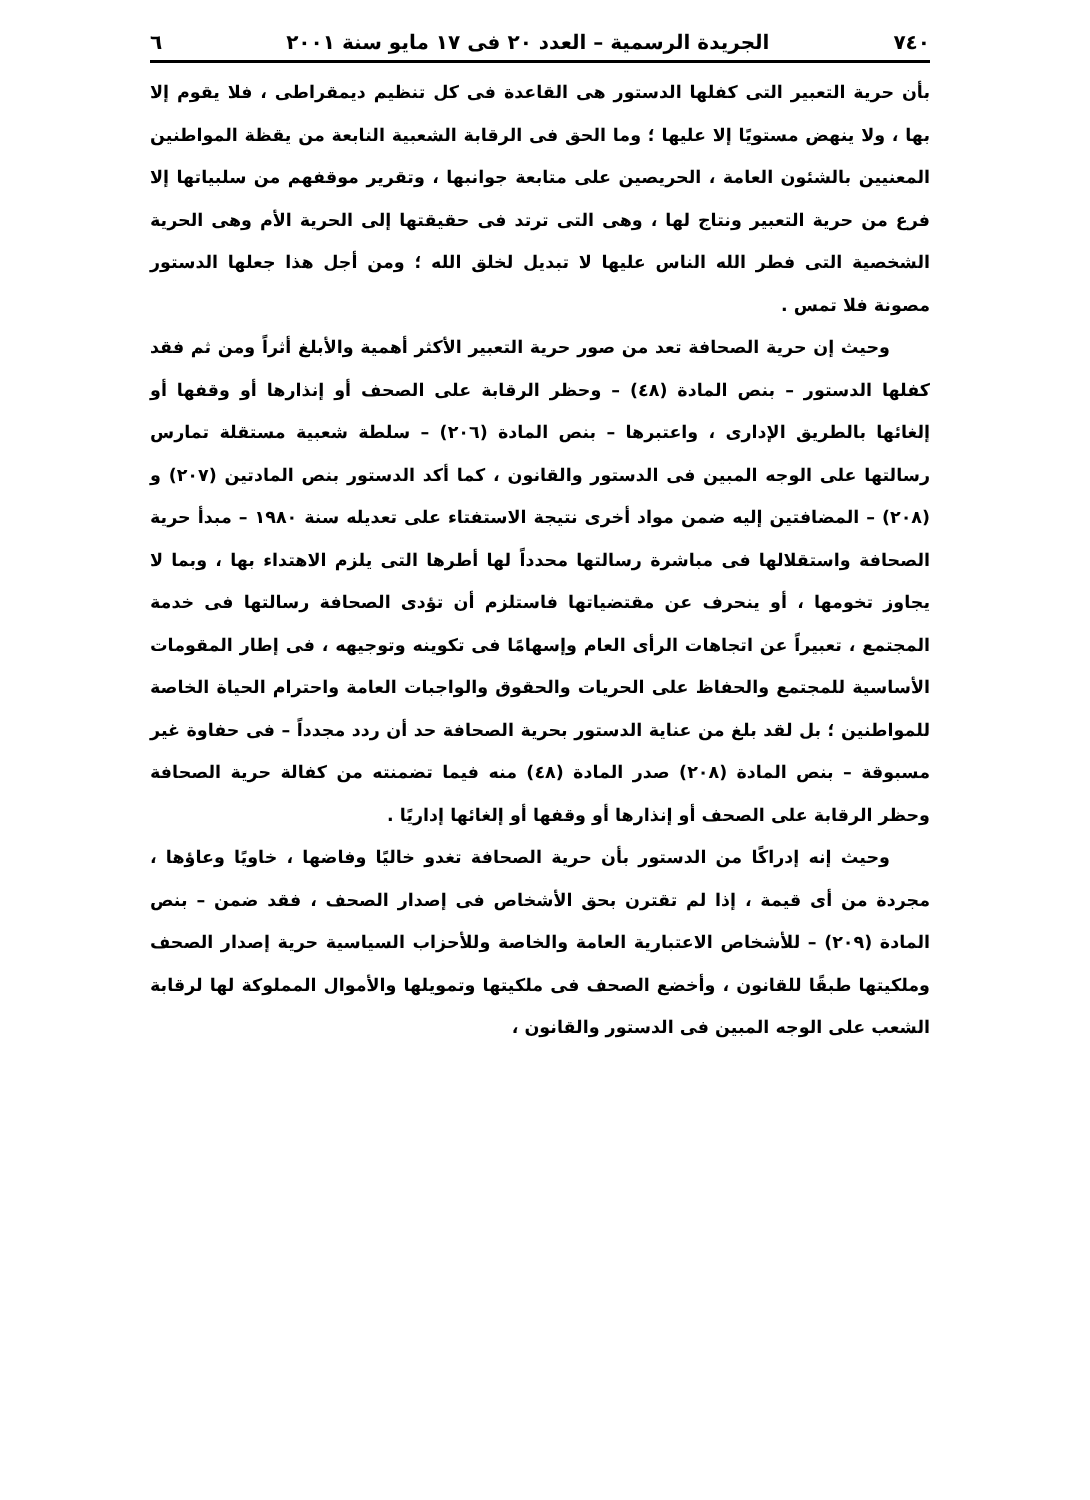٧٤٠ الجريدة الرسمية – العدد ٢٠ فى ١٧ مايو سنة ٢٠٠١ ٦
بأن حرية التعبير التى كفلها الدستور هى القاعدة فى كل تنظيم ديمقراطى ، فلا يقوم إلا بها ، ولا ينهض مستويًا إلا عليها ؛ وما الحق فى الرقابة الشعبية النابعة من يقظة المواطنين المعنيين بالشئون العامة ، الحريصين على متابعة جوانبها ، وتقرير موقفهم من سلبياتها إلا فرع من حرية التعبير ونتاج لها ، وهى التى ترتد فى حقيقتها إلى الحرية الأم وهى الحرية الشخصية التى فطر الله الناس عليها لا تبديل لخلق الله ؛ ومن أجل هذا جعلها الدستور مصونة فلا تمس .
وحيث إن حرية الصحافة تعد من صور حرية التعبير الأكثر أهمية والأبلغ أثراً ومن ثم فقد كفلها الدستور – بنص المادة (٤٨) – وحظر الرقابة على الصحف أو إنذارها أو وقفها أو إلغائها بالطريق الإدارى ، واعتبرها – بنص المادة (٢٠٦) – سلطة شعبية مستقلة تمارس رسالتها على الوجه المبين فى الدستور والقانون ، كما أكد الدستور بنص المادتين (٢٠٧) و (٢٠٨) – المضافتين إليه ضمن مواد أخرى نتيجة الاستفتاء على تعديله سنة ١٩٨٠ – مبدأ حرية الصحافة واستقلالها فى مباشرة رسالتها محدداً لها أطرها التى يلزم الاهتداء بها ، وبما لا يجاوز تخومها ، أو ينحرف عن مقتضياتها فاستلزم أن تؤدى الصحافة رسالتها فى خدمة المجتمع ، تعبيراً عن اتجاهات الرأى العام وإسهامًا فى تكوينه وتوجيهه ، فى إطار المقومات الأساسية للمجتمع والحفاظ على الحريات والحقوق والواجبات العامة واحترام الحياة الخاصة للمواطنين ؛ بل لقد بلغ من عناية الدستور بحرية الصحافة حد أن ردد مجدداً – فى حفاوة غير مسبوقة – بنص المادة (٢٠٨) صدر المادة (٤٨) منه فيما تضمنته من كفالة حرية الصحافة وحظر الرقابة على الصحف أو إنذارها أو وقفها أو إلغائها إداريًا .
وحيث إنه إدراكًا من الدستور بأن حرية الصحافة تغدو خاليًا وفاضها ، خاويًا وعاؤها ، مجردة من أى قيمة ، إذا لم تقترن بحق الأشخاص فى إصدار الصحف ، فقد ضمن – بنص المادة (٢٠٩) – للأشخاص الاعتبارية العامة والخاصة وللأحزاب السياسية حرية إصدار الصحف وملكيتها طبقًا للقانون ، وأخضع الصحف فى ملكيتها وتمويلها والأموال المملوكة لها لرقابة الشعب على الوجه المبين فى الدستور والقانون ،